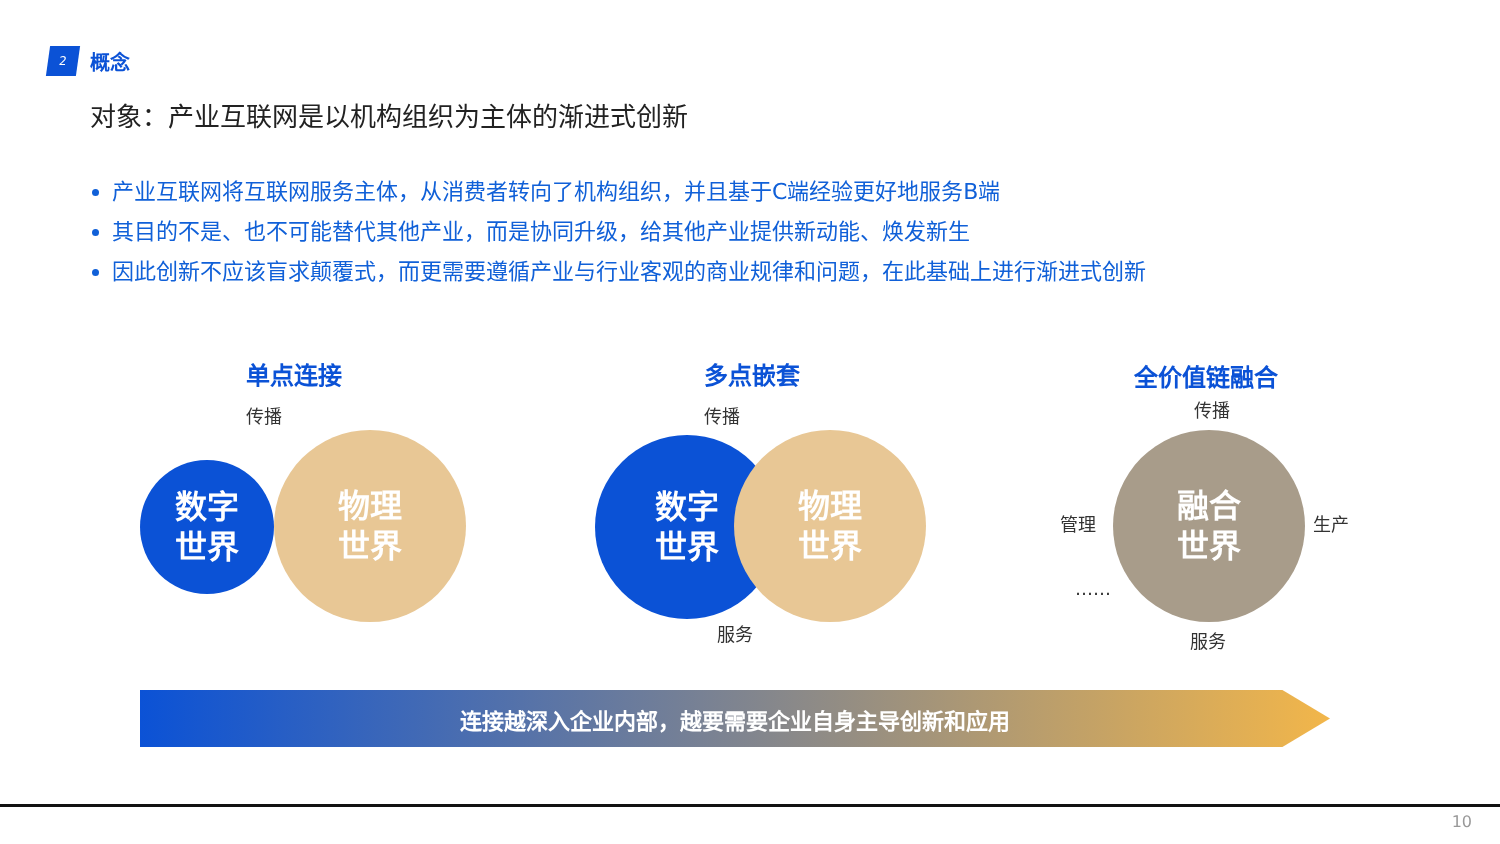2
概念
对象：产业互联网是以机构组织为主体的渐进式创新
产业互联网将互联网服务主体，从消费者转向了机构组织，并且基于C端经验更好地服务B端
其目的不是、也不可能替代其他产业，而是协同升级，给其他产业提供新动能、焕发新生
因此创新不应该盲求颠覆式，而更需要遵循产业与行业客观的商业规律和问题，在此基础上进行渐进式创新
单点连接
传播
数字
世界
物理
世界
多点嵌套
传播
数字
世界
物理
世界
服务
全价值链融合
传播
管理
融合
世界
生产
……
服务
连接越深入企业内部，越要需要企业自身主导创新和应用
10